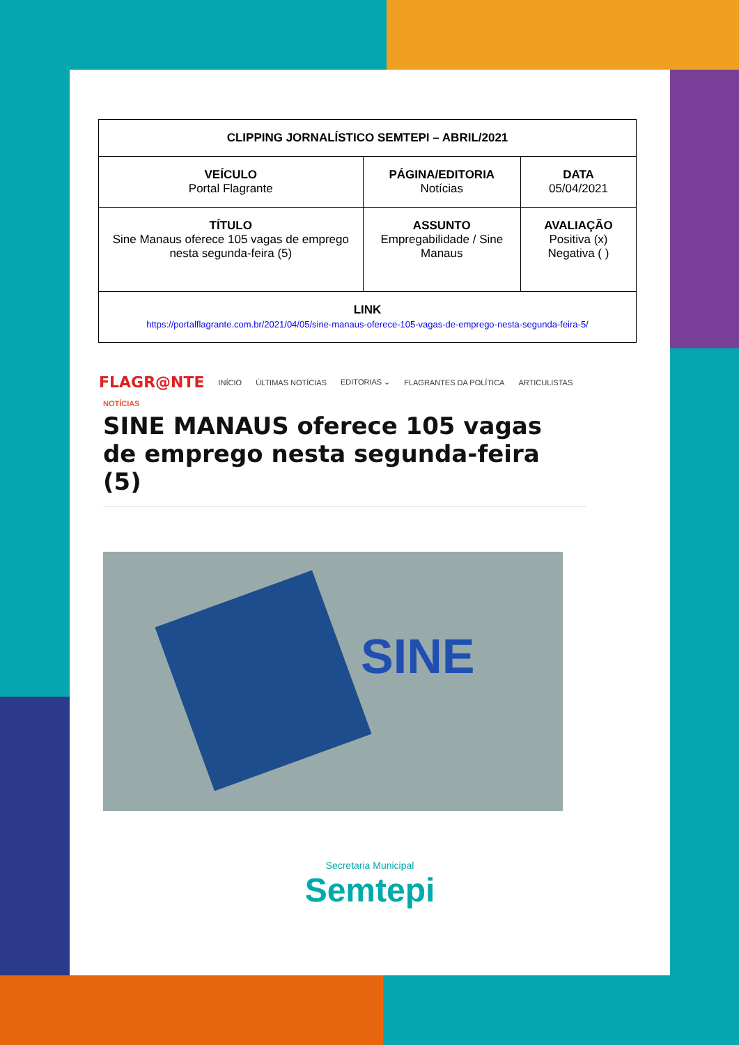| CLIPPING JORNALÍSTICO SEMTEPI – ABRIL/2021 | | |
| VEÍCULO Portal Flagrante | PÁGINA/EDITORIA Notícias | DATA 05/04/2021 |
| TÍTULO Sine Manaus oferece 105 vagas de emprego nesta segunda-feira (5) | ASSUNTO Empregabilidade / Sine Manaus | AVALIAÇÃO Positiva (x) Negativa ( ) |
| LINK https://portalflagrante.com.br/2021/04/05/sine-manaus-oferece-105-vagas-de-emprego-nesta-segunda-feira-5/ | | |
FLAGR@NTE INÍCIO ÚLTIMAS NOTÍCIAS EDITORIAS ⌄ FLAGRANTES DA POLÍTICA ARTICULISTAS
NOTÍCIAS
SINE MANAUS oferece 105 vagas de emprego nesta segunda-feira (5)
SINE
Secretaria Municipal
Semtepi